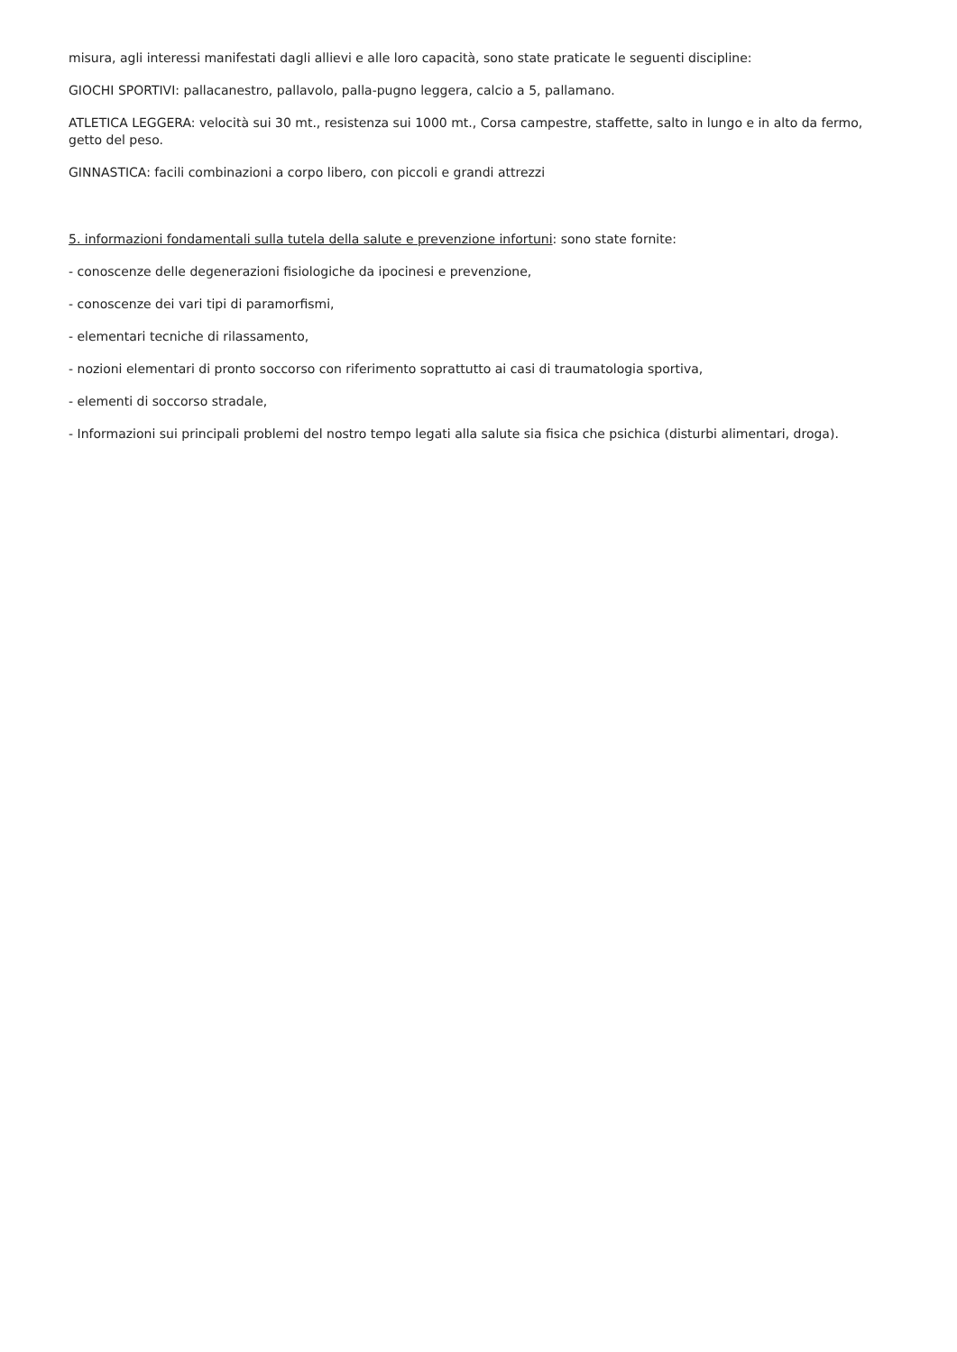misura, agli interessi manifestati dagli allievi e alle loro capacità, sono state praticate le seguenti discipline:
GIOCHI SPORTIVI: pallacanestro, pallavolo, palla-pugno leggera, calcio a 5, pallamano.
ATLETICA LEGGERA: velocità sui 30 mt., resistenza sui 1000 mt., Corsa campestre, staffette, salto in lungo e in alto da fermo, getto del peso.
GINNASTICA: facili combinazioni a corpo libero, con piccoli e grandi attrezzi
5. informazioni fondamentali sulla tutela della salute e prevenzione infortuni: sono state fornite:
- conoscenze delle degenerazioni fisiologiche da ipocinesi e prevenzione,
- conoscenze dei vari tipi di paramorfismi,
- elementari tecniche di rilassamento,
- nozioni elementari di pronto soccorso con riferimento soprattutto ai casi di traumatologia sportiva,
- elementi di soccorso stradale,
- Informazioni sui principali problemi del nostro tempo legati alla salute sia fisica che psichica (disturbi alimentari, droga).